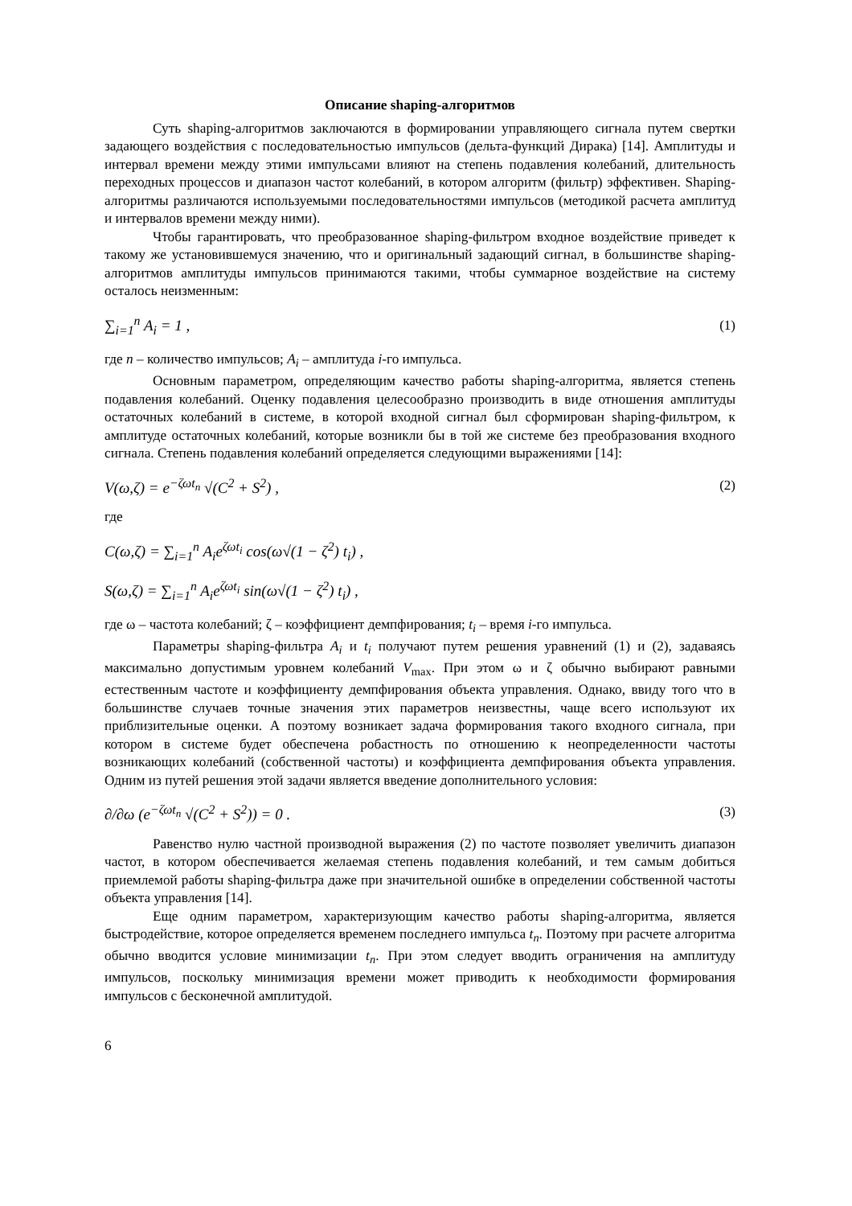Описание shaping-алгоритмов
Суть shaping-алгоритмов заключаются в формировании управляющего сигнала путем свертки задающего воздействия с последовательностью импульсов (дельта-функций Дирака) [14]. Амплитуды и интервал времени между этими импульсами влияют на степень подавления колебаний, длительность переходных процессов и диапазон частот колебаний, в котором алгоритм (фильтр) эффективен. Shaping-алгоритмы различаются используемыми последовательностями импульсов (методикой расчета амплитуд и интервалов времени между ними).
Чтобы гарантировать, что преобразованное shaping-фильтром входное воздействие приведет к такому же установившемуся значению, что и оригинальный задающий сигнал, в большинстве shaping-алгоритмов амплитуды импульсов принимаются такими, чтобы суммарное воздействие на систему осталось неизменным:
∑<sub>i=1</sub><sup>n</sup> A<sub>i</sub> = 1 , (1)
где n – количество импульсов; A<sub>i</sub> – амплитуда i-го импульса.
Основным параметром, определяющим качество работы shaping-алгоритма, является степень подавления колебаний. Оценку подавления целесообразно производить в виде отношения амплитуды остаточных колебаний в системе, в которой входной сигнал был сформирован shaping-фильтром, к амплитуде остаточных колебаний, которые возникли бы в той же системе без преобразования входного сигнала. Степень подавления колебаний определяется следующими выражениями [14]:
V(ω,ζ) = e<sup>−ζωt<sub>n</sub></sup> √(C<sup>2</sup> + S<sup>2</sup>) , (2)
где
C(ω,ζ) = ∑<sub>i=1</sub><sup>n</sup> A<sub>i</sub>e<sup>ζωt<sub>i</sub></sup> cos(ω√(1 − ζ<sup>2</sup>) t<sub>i</sub>) ,
S(ω,ζ) = ∑<sub>i=1</sub><sup>n</sup> A<sub>i</sub>e<sup>ζωt<sub>i</sub></sup> sin(ω√(1 − ζ<sup>2</sup>) t<sub>i</sub>) ,
где ω – частота колебаний; ζ – коэффициент демпфирования; t<sub>i</sub> – время i-го импульса.
Параметры shaping-фильтра A<sub>i</sub> и t<sub>i</sub> получают путем решения уравнений (1) и (2), задаваясь максимально допустимым уровнем колебаний V<sub>max</sub>. При этом ω и ζ обычно выбирают равными естественным частоте и коэффициенту демпфирования объекта управления. Однако, ввиду того что в большинстве случаев точные значения этих параметров неизвестны, чаще всего используют их приблизительные оценки. А поэтому возникает задача формирования такого входного сигнала, при котором в системе будет обеспечена робастность по отношению к неопределенности частоты возникающих колебаний (собственной частоты) и коэффициента демпфирования объекта управления. Одним из путей решения этой задачи является введение дополнительного условия:
∂/∂ω (e<sup>−ζωt<sub>n</sub></sup> √(C<sup>2</sup> + S<sup>2</sup>)) = 0 . (3)
Равенство нулю частной производной выражения (2) по частоте позволяет увеличить диапазон частот, в котором обеспечивается желаемая степень подавления колебаний, и тем самым добиться приемлемой работы shaping-фильтра даже при значительной ошибке в определении собственной частоты объекта управления [14].
Еще одним параметром, характеризующим качество работы shaping-алгоритма, является быстродействие, которое определяется временем последнего импульса t<sub>n</sub>. Поэтому при расчете алгоритма обычно вводится условие минимизации t<sub>n</sub>. При этом следует вводить ограничения на амплитуду импульсов, поскольку минимизация времени может приводить к необходимости формирования импульсов с бесконечной амплитудой.
6